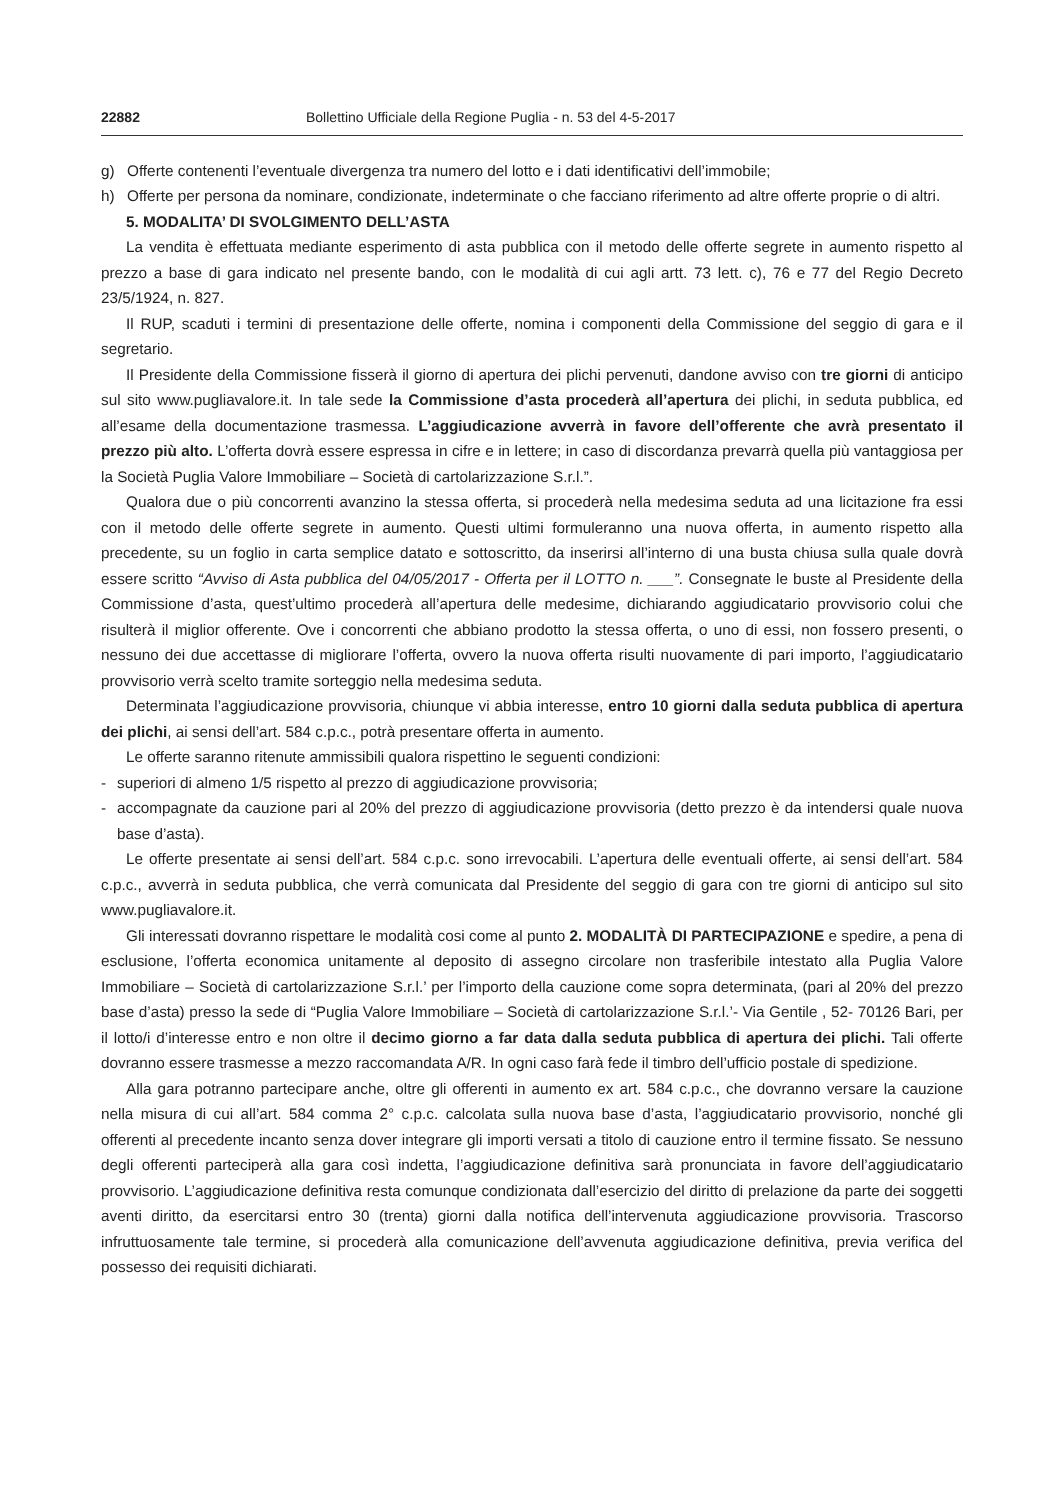22882 Bollettino Ufficiale della Regione Puglia - n. 53 del 4-5-2017
g) Offerte contenenti l’eventuale divergenza tra numero del lotto e i dati identificativi dell’immobile;
h) Offerte per persona da nominare, condizionate, indeterminate o che facciano riferimento ad altre offerte proprie o di altri.
5. MODALITA’ DI SVOLGIMENTO DELL’ASTA
La vendita è effettuata mediante esperimento di asta pubblica con il metodo delle offerte segrete in aumento rispetto al prezzo a base di gara indicato nel presente bando, con le modalità di cui agli artt. 73 lett. c), 76 e 77 del Regio Decreto 23/5/1924, n. 827.
Il RUP, scaduti i termini di presentazione delle offerte, nomina i componenti della Commissione del seggio di gara e il segretario.
Il Presidente della Commissione fisserà il giorno di apertura dei plichi pervenuti, dandone avviso con tre giorni di anticipo sul sito www.pugliavalore.it. In tale sede la Commissione d’asta procederà all’apertura dei plichi, in seduta pubblica, ed all’esame della documentazione trasmessa. L’aggiudicazione avverrà in favore dell’offerente che avrà presentato il prezzo più alto. L’offerta dovrà essere espressa in cifre e in lettere; in caso di discordanza prevarrà quella più vantaggiosa per la Società Puglia Valore Immobiliare – Società di cartolarizzazione S.r.l.”.
Qualora due o più concorrenti avanzino la stessa offerta, si procederà nella medesima seduta ad una licitazione fra essi con il metodo delle offerte segrete in aumento. Questi ultimi formuleranno una nuova offerta, in aumento rispetto alla precedente, su un foglio in carta semplice datato e sottoscritto, da inserirsi all’interno di una busta chiusa sulla quale dovrà essere scritto “Avviso di Asta pubblica del 04/05/2017 - Offerta per il LOTTO n. ___”. Consegnate le buste al Presidente della Commissione d’asta, quest’ultimo procederà all’apertura delle medesime, dichiarando aggiudicatario provvisorio colui che risulterà il miglior offerente. Ove i concorrenti che abbiano prodotto la stessa offerta, o uno di essi, non fossero presenti, o nessuno dei due accettasse di migliorare l’offerta, ovvero la nuova offerta risulti nuovamente di pari importo, l’aggiudicatario provvisorio verrà scelto tramite sorteggio nella medesima seduta.
Determinata l’aggiudicazione provvisoria, chiunque vi abbia interesse, entro 10 giorni dalla seduta pubblica di apertura dei plichi, ai sensi dell’art. 584 c.p.c., potrà presentare offerta in aumento.
Le offerte saranno ritenute ammissibili qualora rispettino le seguenti condizioni:
- superiori di almeno 1/5 rispetto al prezzo di aggiudicazione provvisoria;
- accompagnate da cauzione pari al 20% del prezzo di aggiudicazione provvisoria (detto prezzo è da intendersi quale nuova base d’asta).
Le offerte presentate ai sensi dell’art. 584 c.p.c. sono irrevocabili. L’apertura delle eventuali offerte, ai sensi dell’art. 584 c.p.c., avverrà in seduta pubblica, che verrà comunicata dal Presidente del seggio di gara con tre giorni di anticipo sul sito www.pugliavalore.it.
Gli interessati dovranno rispettare le modalità cosi come al punto 2. MODALITÀ DI PARTECIPAZIONE e spedire, a pena di esclusione, l’offerta economica unitamente al deposito di assegno circolare non trasferibile intestato alla Puglia Valore Immobiliare – Società di cartolarizzazione S.r.l.’ per l’importo della cauzione come sopra determinata, (pari al 20% del prezzo base d’asta) presso la sede di “Puglia Valore Immobiliare – Società di cartolarizzazione S.r.l.’- Via Gentile , 52- 70126 Bari, per il lotto/i d’interesse entro e non oltre il decimo giorno a far data dalla seduta pubblica di apertura dei plichi. Tali offerte dovranno essere trasmesse a mezzo raccomandata A/R. In ogni caso farà fede il timbro dell’ufficio postale di spedizione.
Alla gara potranno partecipare anche, oltre gli offerenti in aumento ex art. 584 c.p.c., che dovranno versare la cauzione nella misura di cui all’art. 584 comma 2° c.p.c. calcolata sulla nuova base d’asta, l’aggiudicatario provvisorio, nonché gli offerenti al precedente incanto senza dover integrare gli importi versati a titolo di cauzione entro il termine fissato. Se nessuno degli offerenti parteciperà alla gara così indetta, l’aggiudicazione definitiva sarà pronunciata in favore dell’aggiudicatario provvisorio. L’aggiudicazione definitiva resta comunque condizionata dall’esercizio del diritto di prelazione da parte dei soggetti aventi diritto, da esercitarsi entro 30 (trenta) giorni dalla notifica dell’intervenuta aggiudicazione provvisoria. Trascorso infruttuosamente tale termine, si procederà alla comunicazione dell’avvenuta aggiudicazione definitiva, previa verifica del possesso dei requisiti dichiarati.